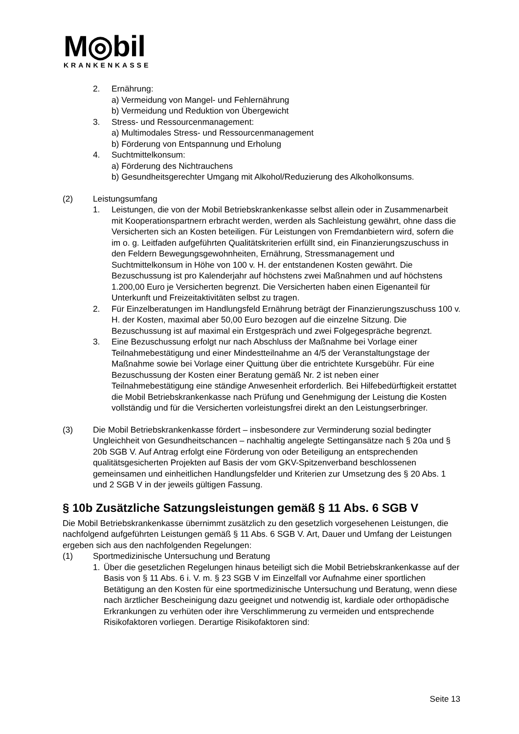M◎bil
KRANKENKASSE
2. Ernährung:
a) Vermeidung von Mangel- und Fehlernährung
b) Vermeidung und Reduktion von Übergewicht
3. Stress- und Ressourcenmanagement:
a) Multimodales Stress- und Ressourcenmanagement
b) Förderung von Entspannung und Erholung
4. Suchtmittelkonsum:
a) Förderung des Nichtrauchens
b) Gesundheitsgerechter Umgang mit Alkohol/Reduzierung des Alkoholkonsums.
(2) Leistungsumfang
1. Leistungen, die von der Mobil Betriebskrankenkasse selbst allein oder in Zusammenarbeit mit Kooperationspartnern erbracht werden, werden als Sachleistung gewährt, ohne dass die Versicherten sich an Kosten beteiligen. Für Leistungen von Fremdanbietern wird, sofern die im o. g. Leitfaden aufgeführten Qualitätskriterien erfüllt sind, ein Finanzierungszuschuss in den Feldern Bewegungsgewohnheiten, Ernährung, Stressmanagement und Suchtmittelkonsum in Höhe von 100 v. H. der entstandenen Kosten gewährt. Die Bezuschussung ist pro Kalenderjahr auf höchstens zwei Maßnahmen und auf höchstens 1.200,00 Euro je Versicherten begrenzt. Die Versicherten haben einen Eigenanteil für Unterkunft und Freizeitaktivitäten selbst zu tragen.
2. Für Einzelberatungen im Handlungsfeld Ernährung beträgt der Finanzierungszuschuss 100 v. H. der Kosten, maximal aber 50,00 Euro bezogen auf die einzelne Sitzung. Die Bezuschussung ist auf maximal ein Erstgespräch und zwei Folgegespräche begrenzt.
3. Eine Bezuschussung erfolgt nur nach Abschluss der Maßnahme bei Vorlage einer Teilnahmebestätigung und einer Mindestteilnahme an 4/5 der Veranstaltungstage der Maßnahme sowie bei Vorlage einer Quittung über die entrichtete Kursgebühr. Für eine Bezuschussung der Kosten einer Beratung gemäß Nr. 2 ist neben einer Teilnahmebestätigung eine ständige Anwesenheit erforderlich. Bei Hilfebedürftigkeit erstattet die Mobil Betriebskrankenkasse nach Prüfung und Genehmigung der Leistung die Kosten vollständig und für die Versicherten vorleistungsfrei direkt an den Leistungserbringer.
(3) Die Mobil Betriebskrankenkasse fördert – insbesondere zur Verminderung sozial bedingter Ungleichheit von Gesundheitschancen – nachhaltig angelegte Settingansätze nach § 20a und § 20b SGB V. Auf Antrag erfolgt eine Förderung von oder Beteiligung an entsprechenden qualitätsgesicherten Projekten auf Basis der vom GKV-Spitzenverband beschlossenen gemeinsamen und einheitlichen Handlungsfelder und Kriterien zur Umsetzung des § 20 Abs. 1 und 2 SGB V in der jeweils gültigen Fassung.
§ 10b Zusätzliche Satzungsleistungen gemäß § 11 Abs. 6 SGB V
Die Mobil Betriebskrankenkasse übernimmt zusätzlich zu den gesetzlich vorgesehenen Leistungen, die nachfolgend aufgeführten Leistungen gemäß § 11 Abs. 6 SGB V. Art, Dauer und Umfang der Leistungen ergeben sich aus den nachfolgenden Regelungen:
(1) Sportmedizinische Untersuchung und Beratung
1. Über die gesetzlichen Regelungen hinaus beteiligt sich die Mobil Betriebskrankenkasse auf der Basis von § 11 Abs. 6 i. V. m. § 23 SGB V im Einzelfall vor Aufnahme einer sportlichen Betätigung an den Kosten für eine sportmedizinische Untersuchung und Beratung, wenn diese nach ärztlicher Bescheinigung dazu geeignet und notwendig ist, kardiale oder orthopädische Erkrankungen zu verhüten oder ihre Verschlimmerung zu vermeiden und entsprechende Risikofaktoren vorliegen. Derartige Risikofaktoren sind:
Seite 13